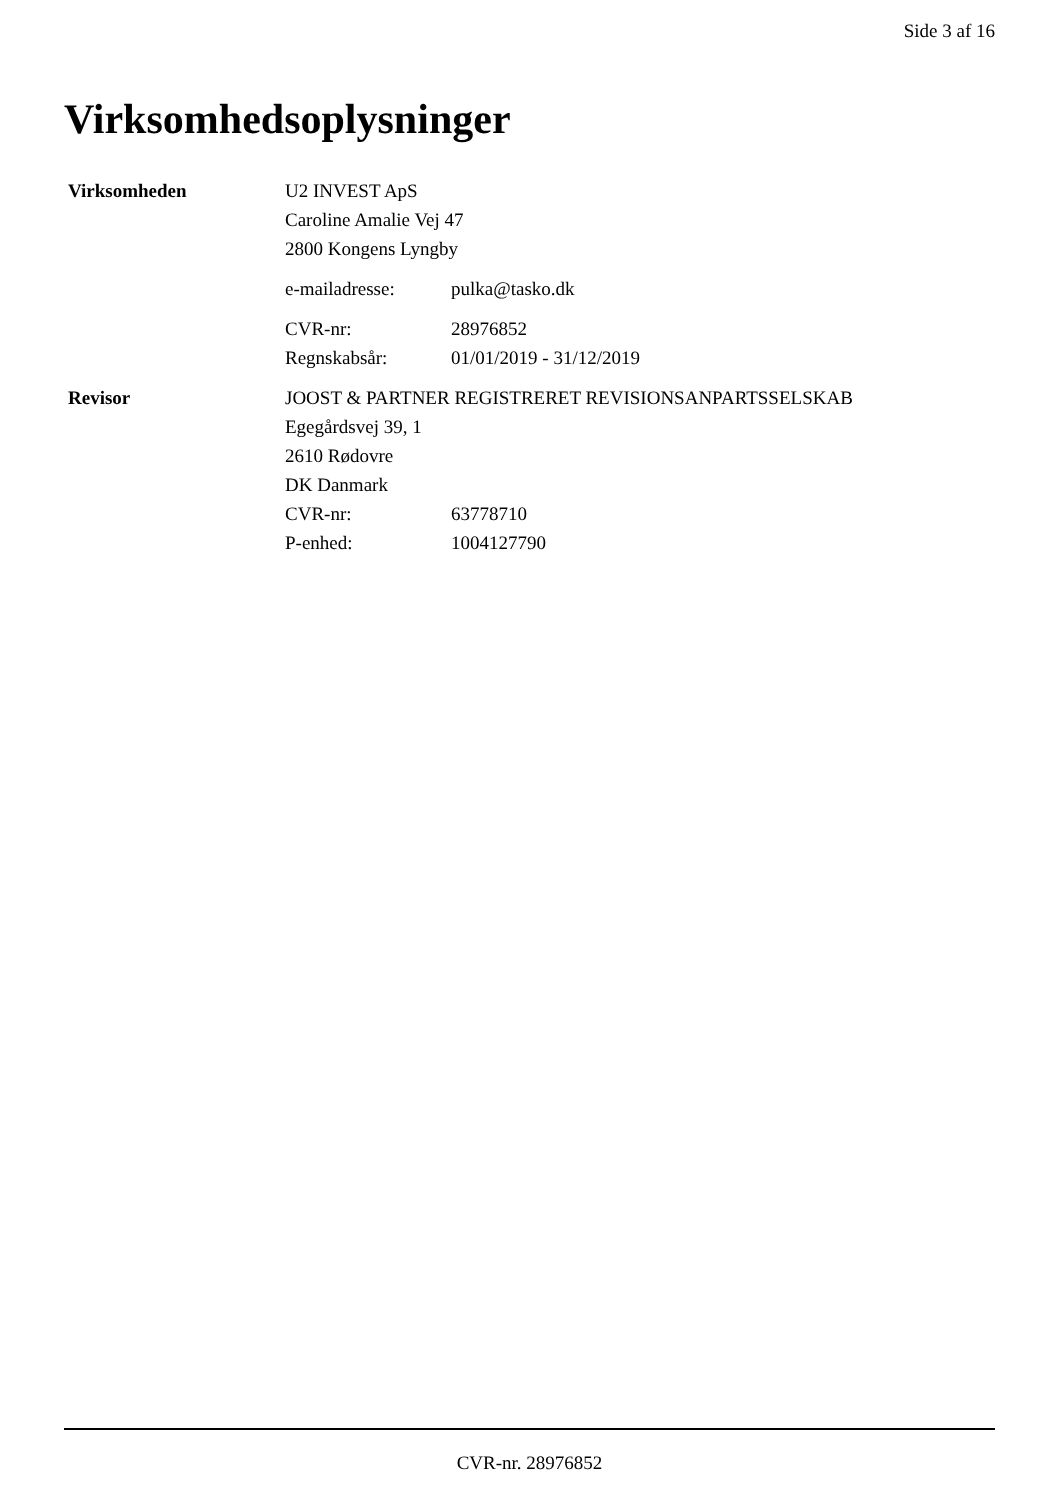Side 3 af 16
Virksomhedsoplysninger
Virksomheden U2 INVEST ApS
Caroline Amalie Vej 47
2800 Kongens Lyngby
e-mailadresse: pulka@tasko.dk
CVR-nr: 28976852
Regnskabsår: 01/01/2019 - 31/12/2019
Revisor JOOST & PARTNER REGISTRERET REVISIONSANPARTSSELSKAB
Egegårdsvej 39, 1
2610 Rødovre
DK Danmark
CVR-nr: 63778710
P-enhed: 1004127790
CVR-nr. 28976852